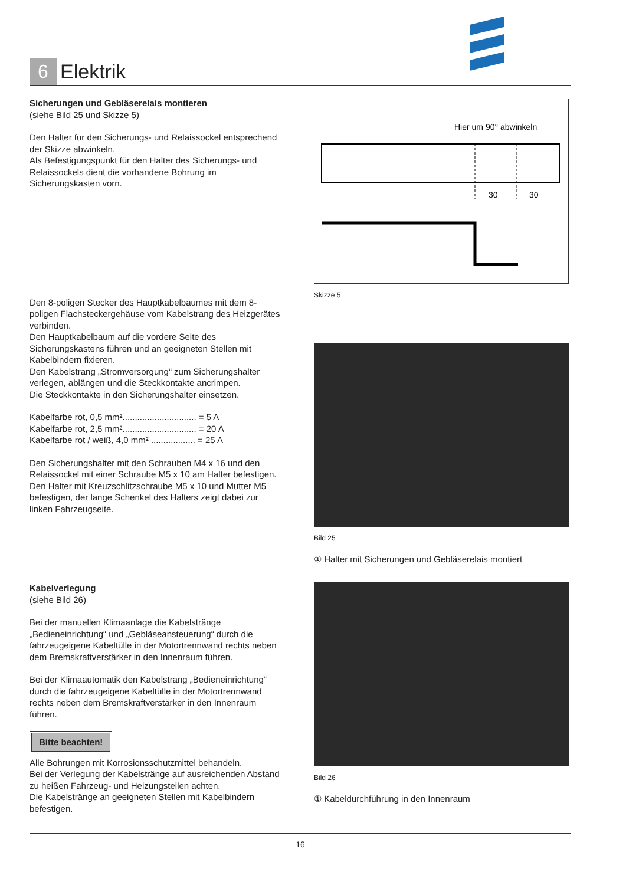6
Elektrik
Sicherungen und Gebläserelais montieren
(siehe Bild 25 und Skizze 5)
Den Halter für den Sicherungs- und Relaissockel entsprechend der Skizze abwinkeln.
Als Befestigungspunkt für den Halter des Sicherungs- und Relaissockels dient die vorhandene Bohrung im Sicherungskasten vorn.
Den 8-poligen Stecker des Hauptkabelbaumes mit dem 8-poligen Flachsteckergehäuse vom Kabelstrang des Heizgerätes verbinden.
Den Hauptkabelbaum auf die vordere Seite des Sicherungskastens führen und an geeigneten Stellen mit Kabelbindern fixieren.
Den Kabelstrang „Stromversorgung“ zum Sicherungshalter verlegen, ablängen und die Steckkontakte ancrimpen.
Die Steckkontakte in den Sicherungshalter einsetzen.
Kabelfarbe rot, 0,5 mm².............................. = 5 A
Kabelfarbe rot, 2,5 mm².............................. = 20 A
Kabelfarbe rot / weiß, 4,0 mm² .................. = 25 A
Den Sicherungshalter mit den Schrauben M4 x 16 und den Relaissockel mit einer Schraube M5 x 10 am Halter befestigen.
Den Halter mit Kreuzschlitzschraube M5 x 10 und Mutter M5 befestigen, der lange Schenkel des Halters zeigt dabei zur linken Fahrzeugseite.
Kabelverlegung
(siehe Bild 26)
Bei der manuellen Klimaanlage die Kabelstränge „Bedieneinrichtung“ und „Gebläseansteuerung“ durch die fahrzeugeigene Kabeltülle in der Motortrennwand rechts neben dem Bremskraftverstärker in den Innenraum führen.
Bei der Klimaautomatik den Kabelstrang „Bedieneinrichtung“ durch die fahrzeugeigene Kabeltülle in der Motortrennwand rechts neben dem Bremskraftverstärker in den Innenraum führen.
Bitte beachten!
Alle Bohrungen mit Korrosionsschutzmittel behandeln.
Bei der Verlegung der Kabelstränge auf ausreichenden Abstand zu heißen Fahrzeug- und Heizungsteilen achten.
Die Kabelstränge an geeigneten Stellen mit Kabelbindern befestigen.
Hier um 90° abwinkeln
30
30
Skizze 5
Bild 25
① Halter mit Sicherungen und Gebläserelais montiert
Bild 26
① Kabeldurchführung in den Innenraum
16